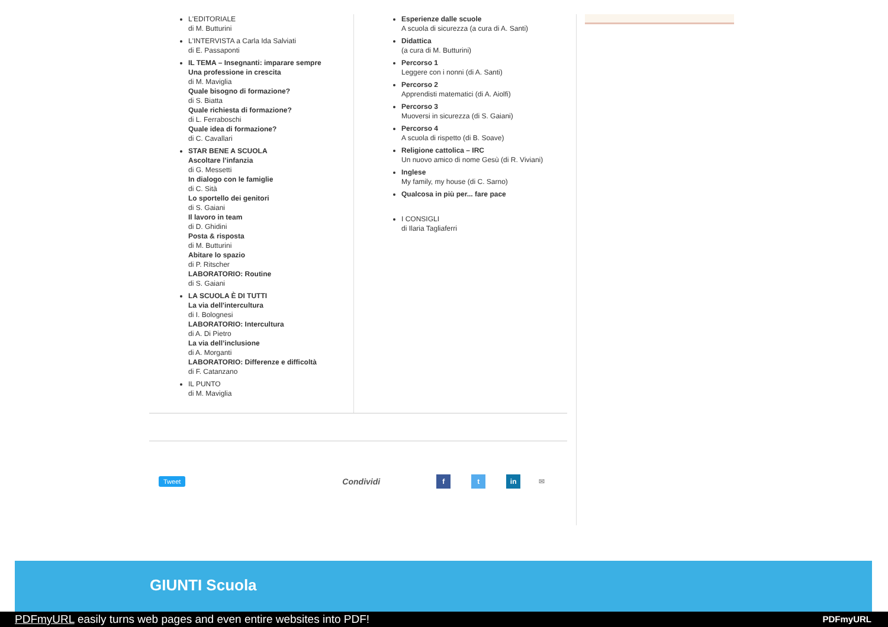L'EDITORIALE
di M. Butturini
L'INTERVISTA a Carla Ida Salviati
di E. Passaponti
IL TEMA – Insegnanti: imparare sempre
Una professione in crescita
di M. Maviglia
Quale bisogno di formazione?
di S. Biatta
Quale richiesta di formazione?
di L. Ferraboschi
Quale idea di formazione?
di C. Cavallari
STAR BENE A SCUOLA
Ascoltare l’infanzia
di G. Messetti
In dialogo con le famiglie
di C. Sità
Lo sportello dei genitori
di S. Gaiani
Il lavoro in team
di D. Ghidini
Posta & risposta
di M. Butturini
Abitare lo spazio
di P. Ritscher
LABORATORIO: Routine
di S. Gaiani
LA SCUOLA È DI TUTTI
La via dell'intercultura
di I. Bolognesi
LABORATORIO: Intercultura
di A. Di Pietro
La via dell’inclusione
di A. Morganti
LABORATORIO: Differenze e difficoltà
di F. Catanzano
IL PUNTO
di M. Maviglia
Esperienze dalle scuole
A scuola di sicurezza (a cura di A. Santi)
Didattica
(a cura di M. Butturini)
Percorso 1
Leggere con i nonni (di A. Santi)
Percorso 2
Apprendisti matematici (di A. Aiolfi)
Percorso 3
Muoversi in sicurezza (di S. Gaiani)
Percorso 4
A scuola di rispetto (di B. Soave)
Religione cattolica – IRC
Un nuovo amico di nome Gesù (di R. Viviani)
Inglese
My family, my house (di C. Sarno)
Qualcosa in più per... fare pace
I CONSIGLI
di Ilaria Tagliaferri
Tweet Condividi f t in ✉
GIUNTI Scuola
PDFmyURL easily turns web pages and even entire websites into PDF! PDFmyURL